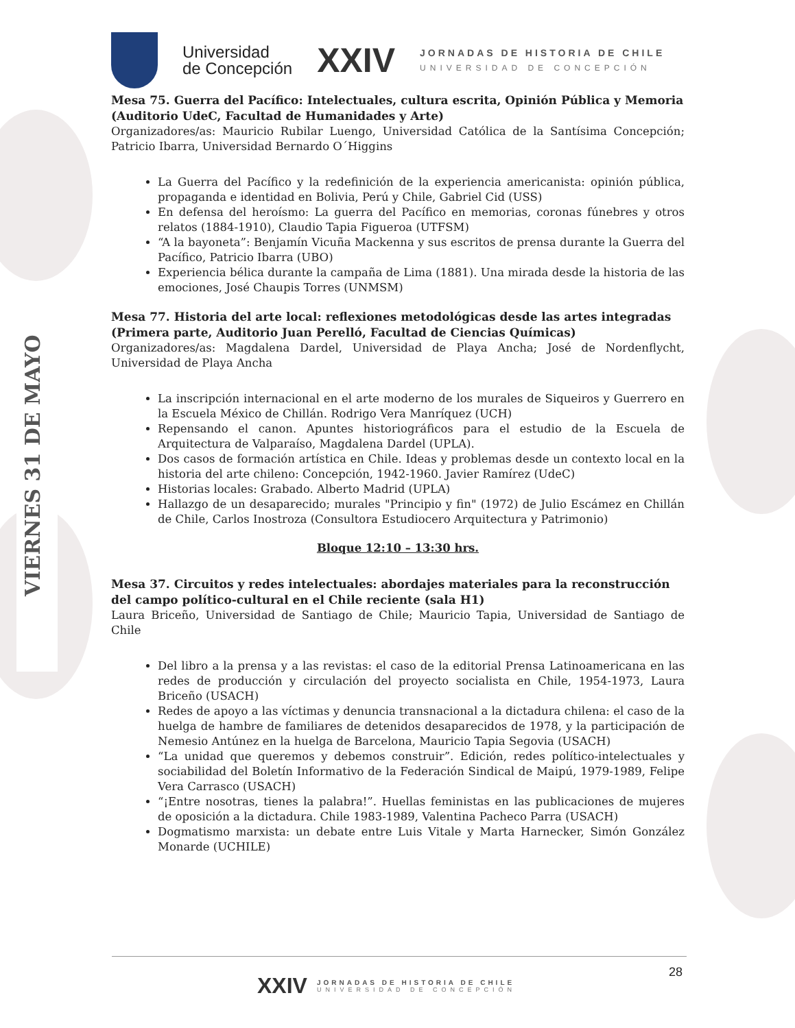VIERNES 31 DE MAYO
Universidad
de Concepción
XXIV
JORNADAS DE HISTORIA DE CHILE
UNIVERSIDAD DE CONCEPCIÓN
Mesa 75. Guerra del Pacífico: Intelectuales, cultura escrita, Opinión Pública y Memoria (Auditorio UdeC, Facultad de Humanidades y Arte)
Organizadores/as: Mauricio Rubilar Luengo, Universidad Católica de la Santísima Concepción; Patricio Ibarra, Universidad Bernardo O´Higgins
La Guerra del Pacífico y la redefinición de la experiencia americanista: opinión pública, propaganda e identidad en Bolivia, Perú y Chile, Gabriel Cid (USS)
En defensa del heroísmo: La guerra del Pacífico en memorias, coronas fúnebres y otros relatos (1884-1910), Claudio Tapia Figueroa (UTFSM)
“A la bayoneta”: Benjamín Vicuña Mackenna y sus escritos de prensa durante la Guerra del Pacífico, Patricio Ibarra (UBO)
Experiencia bélica durante la campaña de Lima (1881). Una mirada desde la historia de las emociones, José Chaupis Torres (UNMSM)
Mesa 77. Historia del arte local: reflexiones metodológicas desde las artes integradas (Primera parte, Auditorio Juan Perelló, Facultad de Ciencias Químicas)
Organizadores/as: Magdalena Dardel, Universidad de Playa Ancha; José de Nordenflycht, Universidad de Playa Ancha
La inscripción internacional en el arte moderno de los murales de Siqueiros y Guerrero en la Escuela México de Chillán. Rodrigo Vera Manríquez (UCH)
Repensando el canon. Apuntes historiográficos para el estudio de la Escuela de Arquitectura de Valparaíso, Magdalena Dardel (UPLA).
Dos casos de formación artística en Chile. Ideas y problemas desde un contexto local en la historia del arte chileno: Concepción, 1942-1960. Javier Ramírez (UdeC)
Historias locales: Grabado. Alberto Madrid (UPLA)
Hallazgo de un desaparecido; murales "Principio y fin" (1972) de Julio Escámez en Chillán de Chile, Carlos Inostroza (Consultora Estudiocero Arquitectura y Patrimonio)
Bloque 12:10 – 13:30 hrs.
Mesa 37. Circuitos y redes intelectuales: abordajes materiales para la reconstrucción del campo político-cultural en el Chile reciente (sala H1)
Laura Briceño, Universidad de Santiago de Chile; Mauricio Tapia, Universidad de Santiago de Chile
Del libro a la prensa y a las revistas: el caso de la editorial Prensa Latinoamericana en las redes de producción y circulación del proyecto socialista en Chile, 1954-1973, Laura Briceño (USACH)
Redes de apoyo a las víctimas y denuncia transnacional a la dictadura chilena: el caso de la huelga de hambre de familiares de detenidos desaparecidos de 1978, y la participación de Nemesio Antúnez en la huelga de Barcelona, Mauricio Tapia Segovia (USACH)
“La unidad que queremos y debemos construir”. Edición, redes político-intelectuales y sociabilidad del Boletín Informativo de la Federación Sindical de Maipú, 1979-1989, Felipe Vera Carrasco (USACH)
“¡Entre nosotras, tienes la palabra!”. Huellas feministas en las publicaciones de mujeres de oposición a la dictadura. Chile 1983-1989, Valentina Pacheco Parra (USACH)
Dogmatismo marxista: un debate entre Luis Vitale y Marta Harnecker, Simón González Monarde (UCHILE)
28
XXIV
JORNADAS DE HISTORIA DE CHILE
UNIVERSIDAD DE CONCEPCIÓN